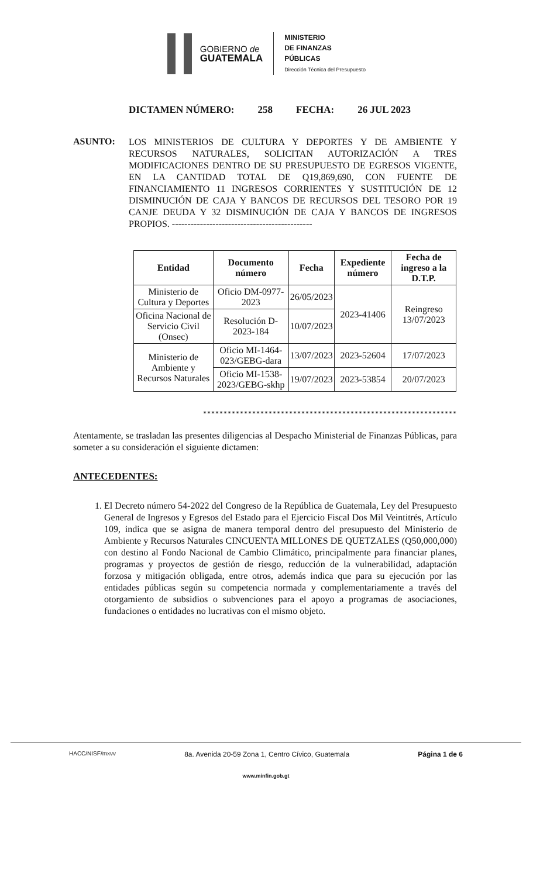GOBIERNO de
GUATEMALA
MINISTERIO
DE FINANZAS
PÚBLICAS
Dirección Técnica del Presupuesto
DICTAMEN NÚMERO: 258 FECHA: 26 JUL 2023
ASUNTO:
LOS MINISTERIOS DE CULTURA Y DEPORTES Y DE AMBIENTE Y RECURSOS NATURALES, SOLICITAN AUTORIZACIÓN A TRES MODIFICACIONES DENTRO DE SU PRESUPUESTO DE EGRESOS VIGENTE, EN LA CANTIDAD TOTAL DE Q19,869,690, CON FUENTE DE FINANCIAMIENTO 11 INGRESOS CORRIENTES Y SUSTITUCIÓN DE 12 DISMINUCIÓN DE CAJA Y BANCOS DE RECURSOS DEL TESORO POR 19 CANJE DEUDA Y 32 DISMINUCIÓN DE CAJA Y BANCOS DE INGRESOS PROPIOS. ---------------------------------------------
| Entidad | Documento número | Fecha | Expediente número | Fecha de ingreso a la D.T.P. |
| --- | --- | --- | --- | --- |
| Ministerio de Cultura y Deportes | Oficio DM-0977-2023 | 26/05/2023 | 2023-41406 | Reingreso 13/07/2023 |
| Oficina Nacional de Servicio Civil (Onsec) | Resolución D-2023-184 | 10/07/2023 | | |
| Ministerio de Ambiente y Recursos Naturales | Oficio MI-1464-023/GEBG-dara | 13/07/2023 | 2023-52604 | 17/07/2023 |
| | Oficio MI-1538-2023/GEBG-skhp | 19/07/2023 | 2023-53854 | 20/07/2023 |
**************************************************************
Atentamente, se trasladan las presentes diligencias al Despacho Ministerial de Finanzas Públicas, para someter a su consideración el siguiente dictamen:
ANTECEDENTES:
1. El Decreto número 54-2022 del Congreso de la República de Guatemala, Ley del Presupuesto General de Ingresos y Egresos del Estado para el Ejercicio Fiscal Dos Mil Veintitrés, Artículo 109, indica que se asigna de manera temporal dentro del presupuesto del Ministerio de Ambiente y Recursos Naturales CINCUENTA MILLONES DE QUETZALES (Q50,000,000) con destino al Fondo Nacional de Cambio Climático, principalmente para financiar planes, programas y proyectos de gestión de riesgo, reducción de la vulnerabilidad, adaptación forzosa y mitigación obligada, entre otros, además indica que para su ejecución por las entidades públicas según su competencia normada y complementariamente a través del otorgamiento de subsidios o subvenciones para el apoyo a programas de asociaciones, fundaciones o entidades no lucrativas con el mismo objeto.
HACC/NISF/mxvv 8a. Avenida 20-59 Zona 1, Centro Cívico, Guatemala Página 1 de 6
www.minfin.gob.gt